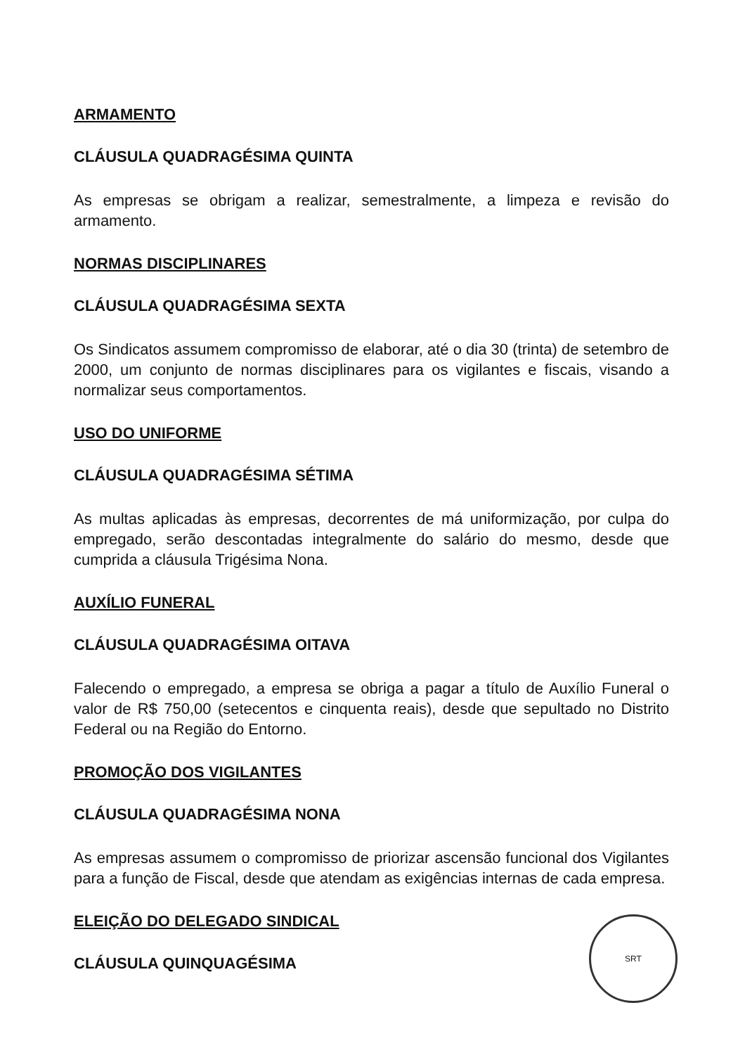ARMAMENTO
CLÁUSULA QUADRAGÉSIMA QUINTA
As empresas se obrigam a realizar, semestralmente, a limpeza e revisão do armamento.
NORMAS DISCIPLINARES
CLÁUSULA QUADRAGÉSIMA SEXTA
Os Sindicatos assumem compromisso de elaborar, até o dia 30 (trinta) de setembro de 2000, um conjunto de normas disciplinares para os vigilantes e fiscais, visando a normalizar seus comportamentos.
USO DO UNIFORME
CLÁUSULA QUADRAGÉSIMA SÉTIMA
As multas aplicadas às empresas, decorrentes de má uniformização, por culpa do empregado, serão descontadas integralmente do salário do mesmo, desde que cumprida a cláusula Trigésima Nona.
AUXÍLIO FUNERAL
CLÁUSULA QUADRAGÉSIMA OITAVA
Falecendo o empregado, a empresa se obriga a pagar a título de Auxílio Funeral o valor de R$ 750,00 (setecentos e cinquenta reais), desde que sepultado no Distrito Federal ou na Região do Entorno.
PROMOÇÃO DOS VIGILANTES
CLÁUSULA QUADRAGÉSIMA NONA
As empresas assumem o compromisso de priorizar ascensão funcional dos Vigilantes para a função de Fiscal, desde que atendam as exigências internas de cada empresa.
ELEIÇÃO DO DELEGADO SINDICAL
CLÁUSULA QUINQUAGÉSIMA
SRT